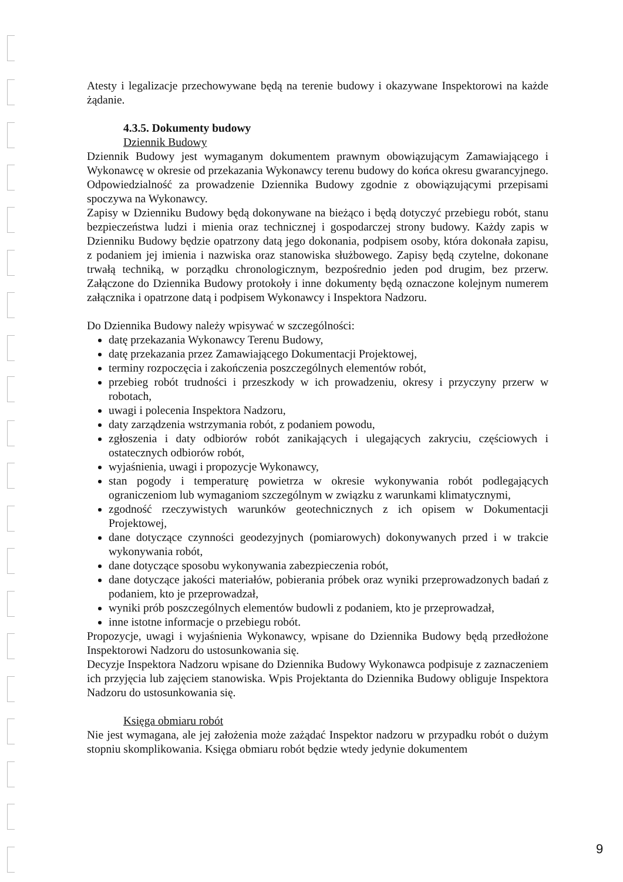Atesty i legalizacje przechowywane będą na terenie budowy i okazywane Inspektorowi na każde żądanie.
4.3.5. Dokumenty budowy
Dziennik Budowy
Dziennik Budowy jest wymaganym dokumentem prawnym obowiązującym Zamawiającego i Wykonawcę w okresie od przekazania Wykonawcy terenu budowy do końca okresu gwarancyjnego. Odpowiedzialność za prowadzenie Dziennika Budowy zgodnie z obowiązującymi przepisami spoczywa na Wykonawcy.
Zapisy w Dzienniku Budowy będą dokonywane na bieżąco i będą dotyczyć przebiegu robót, stanu bezpieczeństwa ludzi i mienia oraz technicznej i gospodarczej strony budowy. Każdy zapis w Dzienniku Budowy będzie opatrzony datą jego dokonania, podpisem osoby, która dokonała zapisu, z podaniem jej imienia i nazwiska oraz stanowiska służbowego. Zapisy będą czytelne, dokonane trwałą techniką, w porządku chronologicznym, bezpośrednio jeden pod drugim, bez przerw. Załączone do Dziennika Budowy protokoły i inne dokumenty będą oznaczone kolejnym numerem załącznika i opatrzone datą i podpisem Wykonawcy i Inspektora Nadzoru.
Do Dziennika Budowy należy wpisywać w szczególności:
datę przekazania Wykonawcy Terenu Budowy,
datę przekazania przez Zamawiającego Dokumentacji Projektowej,
terminy rozpoczęcia i zakończenia poszczególnych elementów robót,
przebieg robót trudności i przeszkody w ich prowadzeniu, okresy i przyczyny przerw w robotach,
uwagi i polecenia Inspektora Nadzoru,
daty zarządzenia wstrzymania robót, z podaniem powodu,
zgłoszenia i daty odbiorów robót zanikających i ulegających zakryciu, częściowych i ostatecznych odbiorów robót,
wyjaśnienia, uwagi i propozycje Wykonawcy,
stan pogody i temperaturę powietrza w okresie wykonywania robót podlegających ograniczeniom lub wymaganiom szczególnym w związku z warunkami klimatycznymi,
zgodność rzeczywistych warunków geotechnicznych z ich opisem w Dokumentacji Projektowej,
dane dotyczące czynności geodezyjnych (pomiarowych) dokonywanych przed i w trakcie wykonywania robót,
dane dotyczące sposobu wykonywania zabezpieczenia robót,
dane dotyczące jakości materiałów, pobierania próbek oraz wyniki przeprowadzonych badań z podaniem, kto je przeprowadzał,
wyniki prób poszczególnych elementów budowli z podaniem, kto je przeprowadzał,
inne istotne informacje o przebiegu robót.
Propozycje, uwagi i wyjaśnienia Wykonawcy, wpisane do Dziennika Budowy będą przedłożone Inspektorowi Nadzoru do ustosunkowania się.
Decyzje Inspektora Nadzoru wpisane do Dziennika Budowy Wykonawca podpisuje z zaznaczeniem ich przyjęcia lub zajęciem stanowiska. Wpis Projektanta do Dziennika Budowy obliguje Inspektora Nadzoru do ustosunkowania się.
Księga obmiaru robót
Nie jest wymagana, ale jej założenia może zażądać Inspektor nadzoru w przypadku robót o dużym stopniu skomplikowania. Księga obmiaru robót będzie wtedy jedynie dokumentem
9